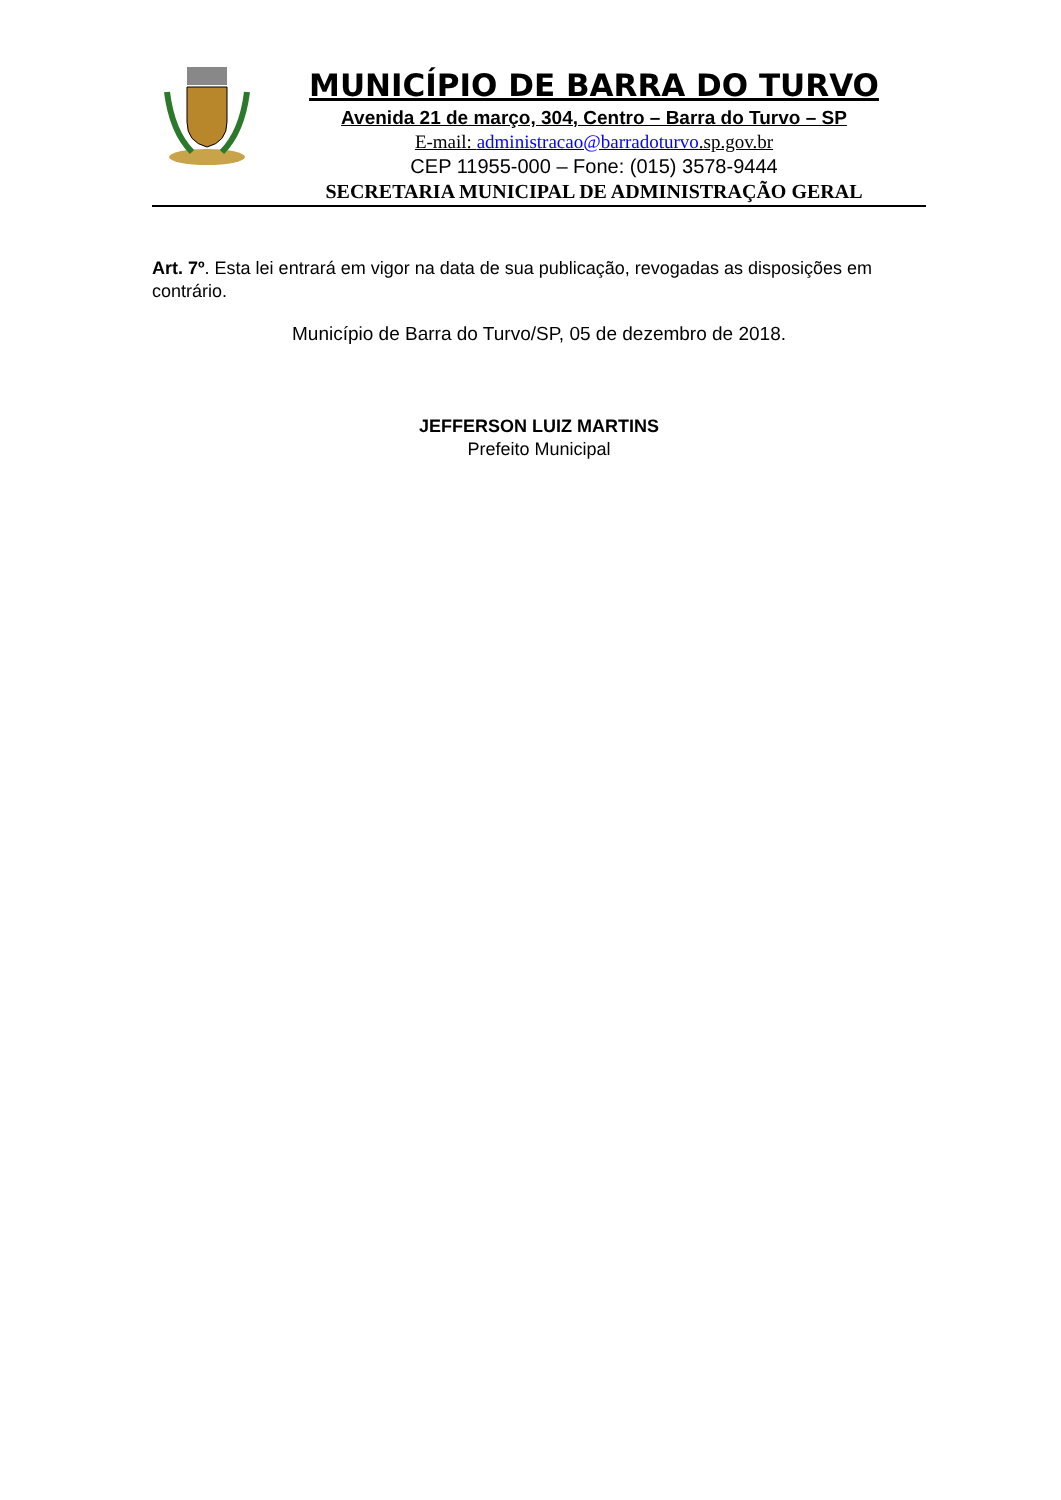MUNICÍPIO DE BARRA DO TURVO
Avenida 21 de março, 304, Centro – Barra do Turvo – SP
E-mail: administracao@barradoturvo.sp.gov.br
CEP 11955-000 – Fone: (015) 3578-9444
SECRETARIA MUNICIPAL DE ADMINISTRAÇÃO GERAL
Art. 7º. Esta lei entrará em vigor na data de sua publicação, revogadas as disposições em contrário.
Município de Barra do Turvo/SP, 05 de dezembro de 2018.
JEFFERSON LUIZ MARTINS
Prefeito Municipal